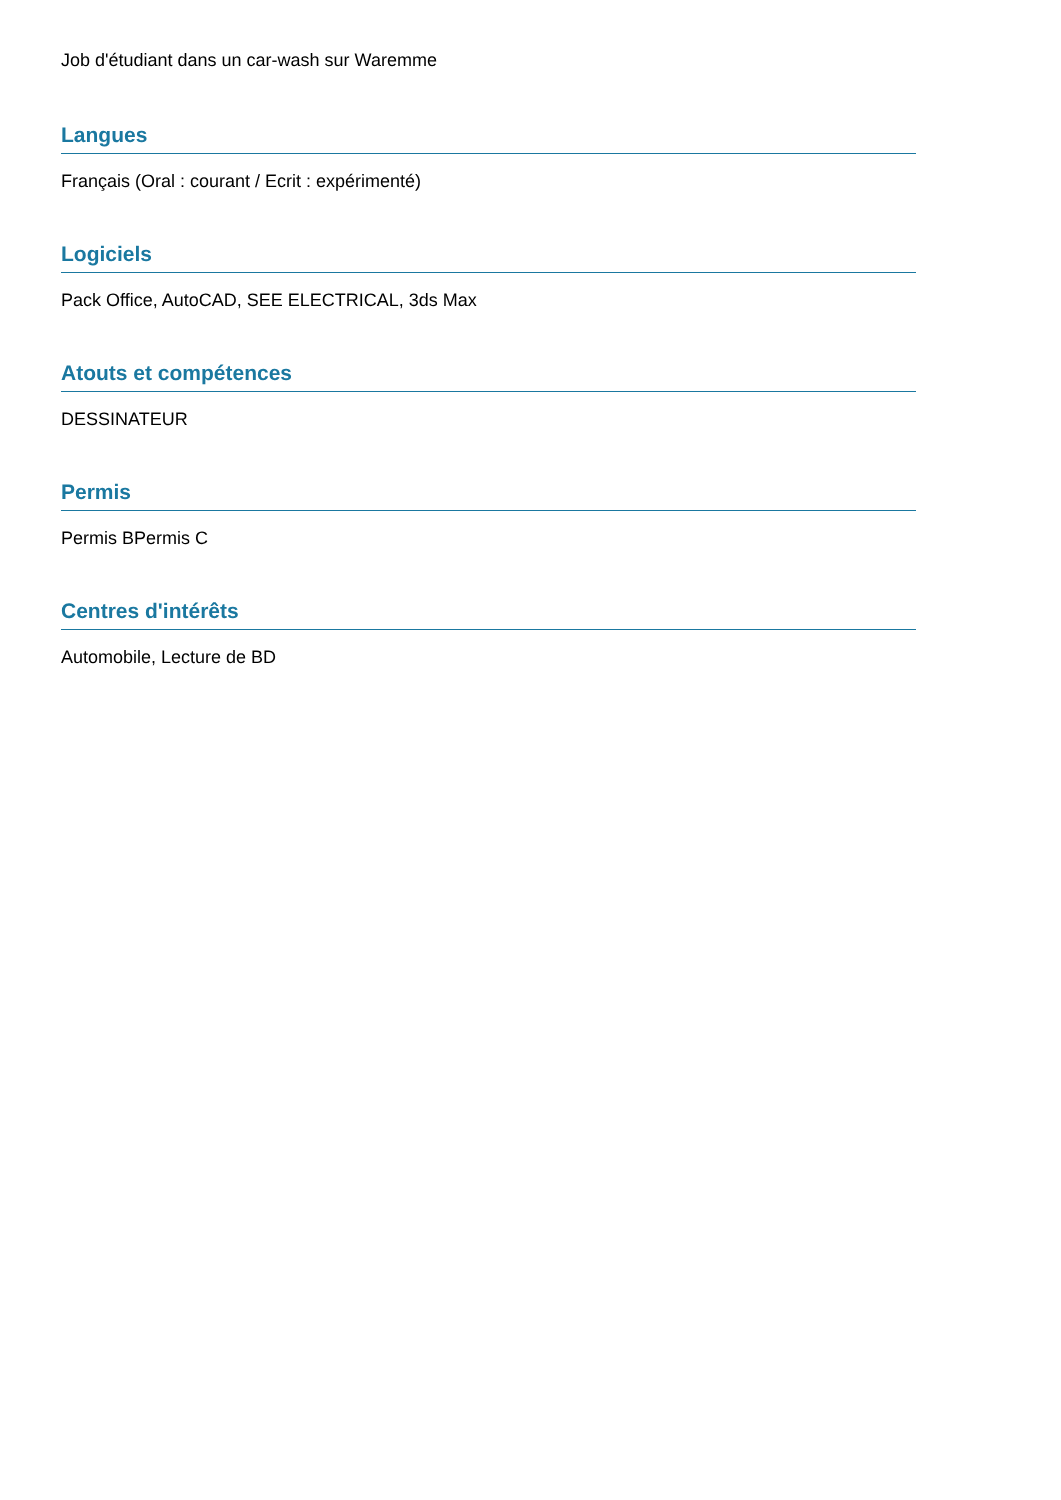Job d'étudiant dans un car-wash sur Waremme
Langues
Français (Oral : courant / Ecrit : expérimenté)
Logiciels
Pack Office, AutoCAD, SEE ELECTRICAL, 3ds Max
Atouts et compétences
DESSINATEUR
Permis
Permis BPermis C
Centres d'intérêts
Automobile, Lecture de BD